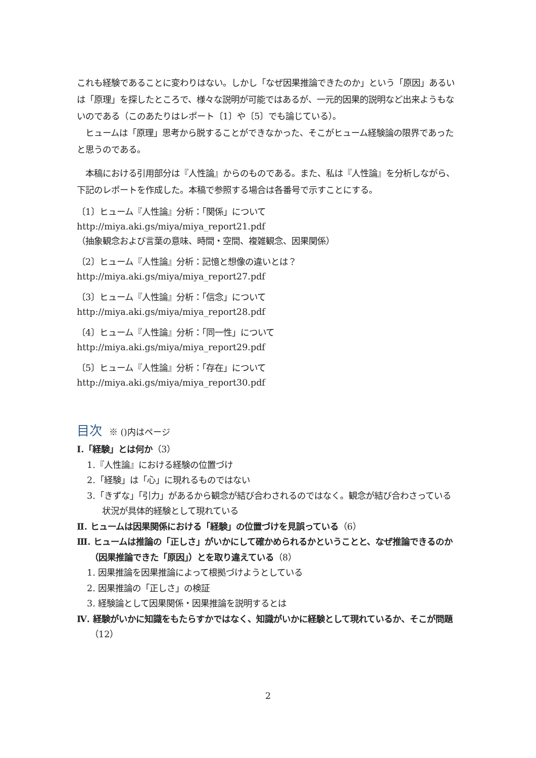これも経験であることに変わりはない。しかし「なぜ因果推論できたのか」という「原因」あるいは「原理」を探したところで、様々な説明が可能ではあるが、一元的因果的説明など出来ようもないのである（このあたりはレポート〔1〕や〔5〕でも論じている）。
　ヒュームは「原理」思考から脱することができなかった、そこがヒューム経験論の限界であったと思うのである。
　本稿における引用部分は『人性論』からのものである。また、私は『人性論』を分析しながら、下記のレポートを作成した。本稿で参照する場合は各番号で示すことにする。
〔1〕ヒューム『人性論』分析：「関係」について
http://miya.aki.gs/miya/miya_report21.pdf
（抽象観念および言葉の意味、時間・空間、複雑観念、因果関係）
〔2〕ヒューム『人性論』分析：記憶と想像の違いとは？
http://miya.aki.gs/miya/miya_report27.pdf
〔3〕ヒューム『人性論』分析：「信念」について
http://miya.aki.gs/miya/miya_report28.pdf
〔4〕ヒューム『人性論』分析：「同一性」について
http://miya.aki.gs/miya/miya_report29.pdf
〔5〕ヒューム『人性論』分析：「存在」について
http://miya.aki.gs/miya/miya_report30.pdf
目次 ※ ()内はページ
Ⅰ.「経験」とは何か（3）
1.『人性論』における経験の位置づけ
2.「経験」は「心」に現れるものではない
3.「きずな」「引力」があるから観念が結び合わされるのではなく。観念が結び合わさっている状況が具体的経験として現れている
Ⅱ. ヒュームは因果関係における「経験」の位置づけを見誤っている（6）
Ⅲ. ヒュームは推論の「正しさ」がいかにして確かめられるかということと、なぜ推論できるのか（因果推論できた「原因」）とを取り違えている（8）
1. 因果推論を因果推論によって根拠づけようとしている
2. 因果推論の「正しさ」の検証
3. 経験論として因果関係・因果推論を説明するとは
Ⅳ. 経験がいかに知識をもたらすかではなく、知識がいかに経験として現れているか、そこが問題（12）
2